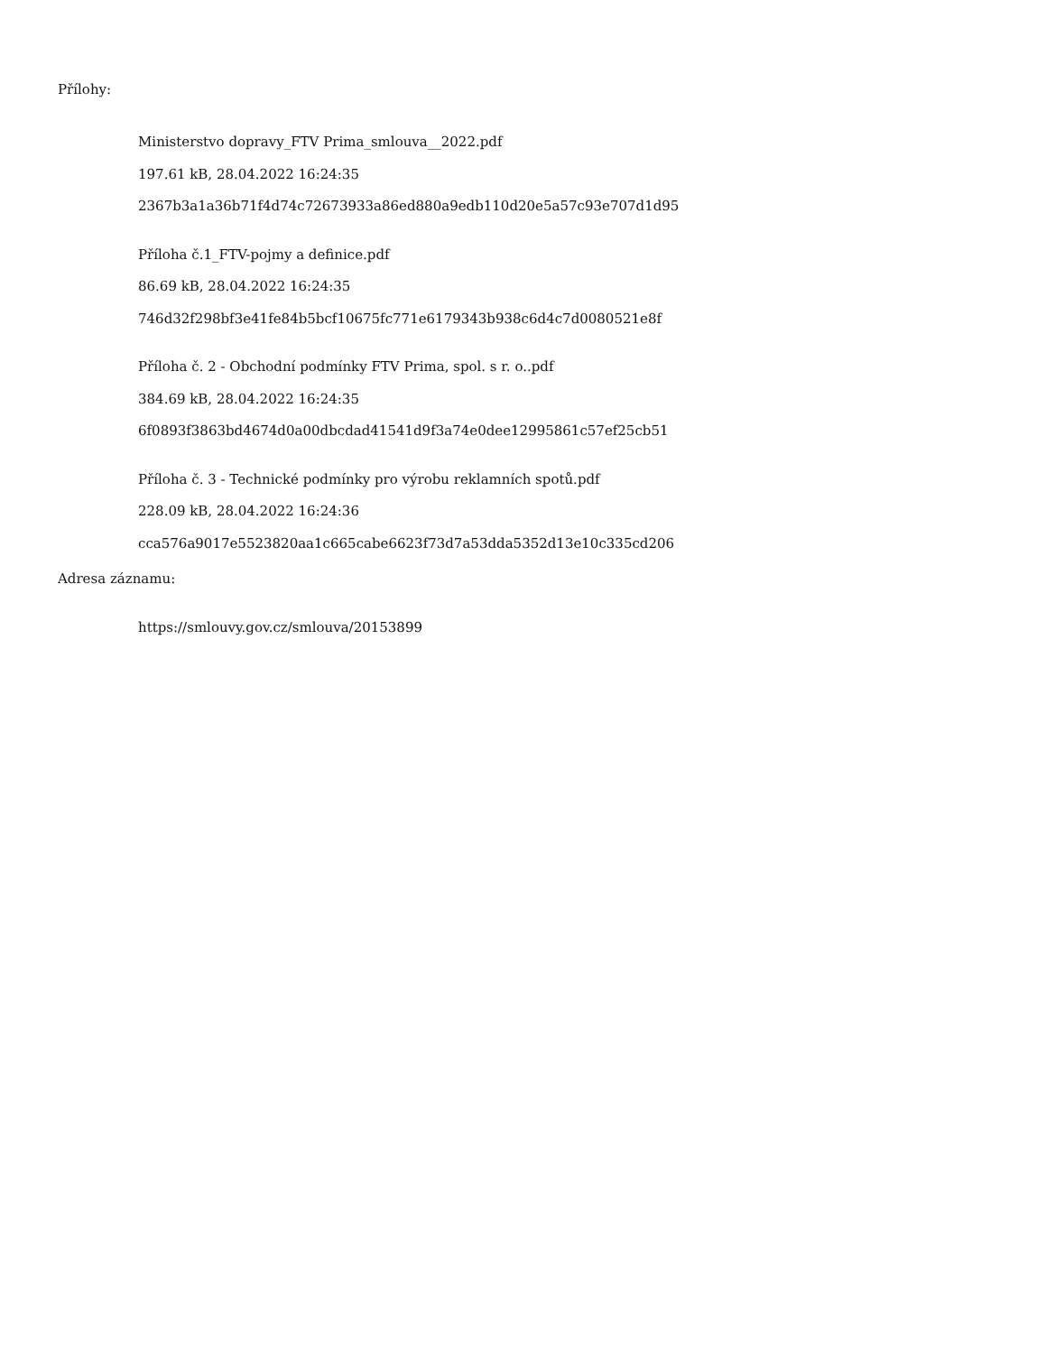Přílohy:
Ministerstvo dopravy_FTV Prima_smlouva__2022.pdf
197.61 kB, 28.04.2022 16:24:35
2367b3a1a36b71f4d74c72673933a86ed880a9edb110d20e5a57c93e707d1d95
Příloha č.1_FTV-pojmy a definice.pdf
86.69 kB, 28.04.2022 16:24:35
746d32f298bf3e41fe84b5bcf10675fc771e6179343b938c6d4c7d0080521e8f
Příloha č. 2 - Obchodní podmínky FTV Prima, spol. s r. o..pdf
384.69 kB, 28.04.2022 16:24:35
6f0893f3863bd4674d0a00dbcdad41541d9f3a74e0dee12995861c57ef25cb51
Příloha č. 3 - Technické podmínky pro výrobu reklamních spotů.pdf
228.09 kB, 28.04.2022 16:24:36
cca576a9017e5523820aa1c665cabe6623f73d7a53dda5352d13e10c335cd206
Adresa záznamu:
https://smlouvy.gov.cz/smlouva/20153899